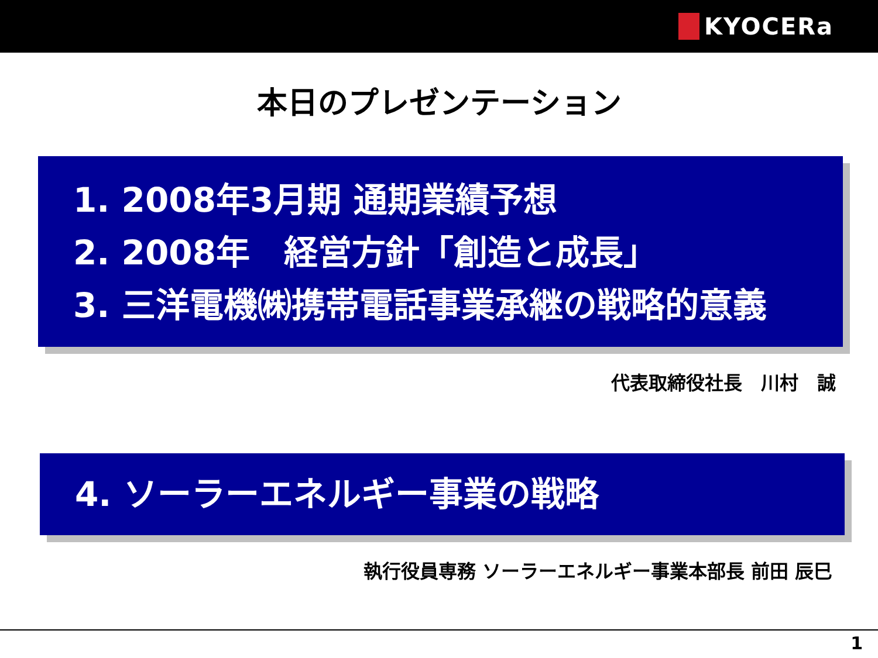KYOCERa
本日のプレゼンテーション
1. 2008年3月期 通期業績予想
2. 2008年　経営方針「創造と成長」
3. 三洋電機㈱携帯電話事業承継の戦略的意義
代表取締役社長　川村　誠
4. ソーラーエネルギー事業の戦略
執行役員専務 ソーラーエネルギー事業本部長 前田 辰巳
1